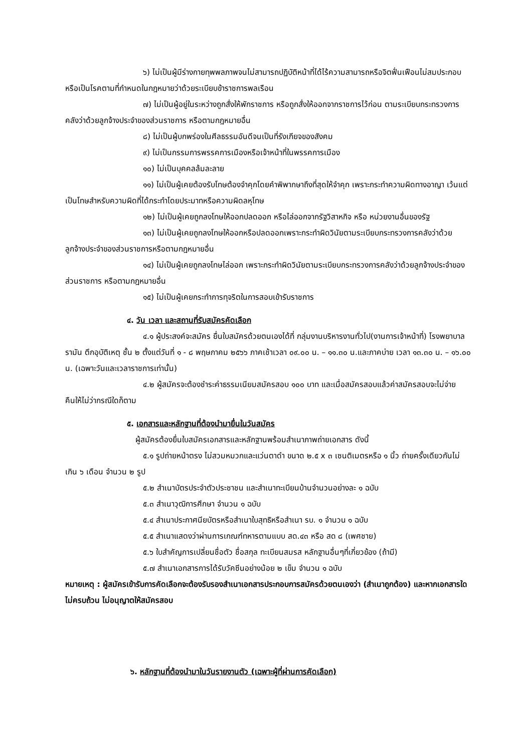๖) ไม่เป็นผู้มีร่างกายทุพพลภาพจนไม่สามารถปฏิบัติหน้าที่ได้ไร้ความสามารถหรือจิตฟั่นเฟือนไม่สมประกอบ หรือเป็นโรคตามที่กำหนดในกฎหมายว่าด้วยระเบียบข้าราชการพลเรือน
๗) ไม่เป็นผู้อยู่ในระหว่างถูกสั่งให้พักราชการ หรือถูกสั่งให้ออกจากราชการไว้ก่อน ตามระเบียบกระทรวงการคลังว่าด้วยลูกจ้างประจำของส่วนราชการ หรือตามกฎหมายอื่น
๘) ไม่เป็นผู้บกพร่องในศีลธรรมอันดีจนเป็นที่รังเกียจของสังคม
๙) ไม่เป็นกรรมการพรรคการเมืองหรือเจ้าหน้าที่ในพรรคการเมือง
๑๐) ไม่เป็นบุคคลล้มละลาย
๑๑) ไม่เป็นผู้เคยต้องรับโทษต้องจำคุกโดยคำพิพากษาถึงที่สุดให้จำคุก เพราะกระทำความผิดทางอาญา เว้นแต่เป็นโทษสำหรับความผิดที่ได้กระทำโดยประมาทหรือความผิดลหุโทษ
๑๒) ไม่เป็นผู้เคยถูกลงโทษให้ออกปลดออก หรือไล่ออกจากรัฐวิสาหกิจ หรือ หน่วยงานอื่นของรัฐ
๑๓) ไม่เป็นผู้เคยถูกลงโทษให้ออกหรือปลดออกเพราะกระทำผิดวินัยตามระเบียบกระทรวงการคลังว่าด้วยลูกจ้างประจำของส่วนราชการหรือตามกฎหมายอื่น
๑๔) ไม่เป็นผู้เคยถูกลงโทษไล่ออก เพราะกระทำผิดวินัยตามระเบียบกระทรวงการคลังว่าด้วยลูกจ้างประจำของส่วนราชการ หรือตามกฎหมายอื่น
๑๕) ไม่เป็นผู้เคยกระทำการทุจริตในการสอบเข้ารับราชการ
๔. วัน เวลา และสถานที่รับสมัครคัดเลือก
๔.๑ ผู้ประสงค์จะสมัคร ยื่นใบสมัครด้วยตนเองได้ที่ กลุ่มงานบริหารงานทั่วไป(งานการเจ้าหน้าที่) โรงพยาบาลรามัน ตึกอุบัติเหตุ ชั้น ๒ ตั้งแต่วันที่ ๑ - ๘ พฤษภาคม ๒๕๖๖ ภาคเช้าเวลา ๐๙.๐๐ น. – ๑๑.๓๐ น.และภาคบ่าย เวลา ๑๓.๓๐ น. – ๑๖.๐๐ น. (เฉพาะวันและเวลาราชการเท่านั้น)
๔.๒ ผู้สมัครจะต้องชำระค่าธรรมเนียมสมัครสอบ ๑๐๐ บาท และเมื่อสมัครสอบแล้วค่าสมัครสอบจะไม่จ่ายคืนให้ไม่ว่ากรณีใดก็ตาม
๕. เอกสารและหลักฐานที่ต้องนำมายื่นในวันสมัคร
ผู้สมัครต้องยื่นใบสมัครเอกสารและหลักฐานพร้อมสำเนาภาพถ่ายเอกสาร ดังนี้
๕.๑ รูปถ่ายหน้าตรง ไม่สวมหมวกและแว่นตาดำ ขนาด ๒.๕ x ๓ เซนติเมตรหรือ ๑ นิ้ว ถ่ายครั้งเดียวกันไม่เกิน ๖ เดือน จำนวน ๒ รูป
๕.๒ สำเนาบัตรประจำตัวประชาชน และสำเนาทะเบียนบ้านจำนวนอย่างละ ๑ ฉบับ
๕.๓ สำเนาวุฒิการศึกษา จำนวน ๑ ฉบับ
๕.๔ สำเนาประกาศนียบัตรหรือสำเนาใบสุทธิหรือสำเนา รบ. ๑ จำนวน ๑ ฉบับ
๕.๕ สำเนาแสดงว่าผ่านการเกณฑ์ทหารตามแบบ สด.๔๓ หรือ สด ๘ (เพศชาย)
๕.๖ ใบสำคัญการเปลี่ยนชื่อตัว ชื่อสกุล ทะเบียนสมรส หลักฐานอื่นๆที่เกี่ยวข้อง (ถ้ามี)
๕.๗ สำเนาเอกสารการได้รับวัคซีนอย่างน้อย ๒ เข็ม จำนวน ๑ ฉบับ
หมายเหตุ : ผู้สมัครเข้ารับการคัดเลือกจะต้องรับรองสำเนาเอกสารประกอบการสมัครด้วยตนเองว่า (สำเนาถูกต้อง) และหากเอกสารใดไม่ครบถ้วน ไม่อนุญาตให้สมัครสอบ
๖. หลักฐานที่ต้องนำมาในวันรายงานตัว (เฉพาะผู้ที่ผ่านการคัดเลือก)